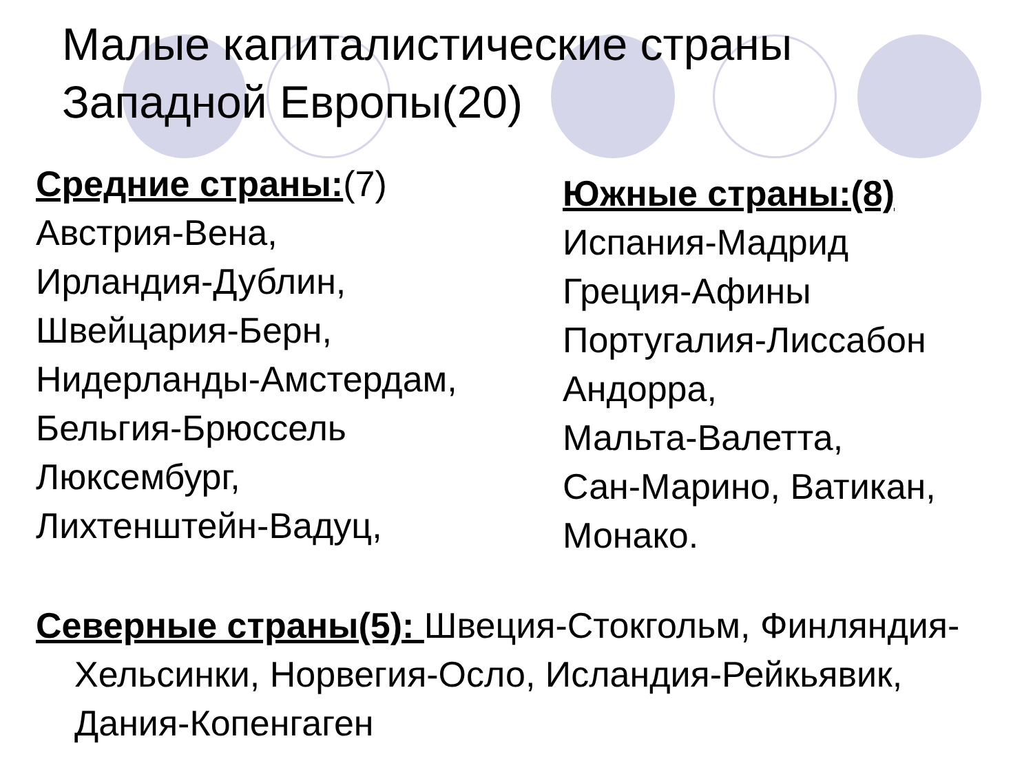Малые капиталистические страны
Западной Европы(20)
Средние страны:(7)
Австрия-Вена,
Ирландия-Дублин,
Швейцария-Берн,
Нидерланды-Амстердам,
Бельгия-Брюссель
Люксембург,
Лихтенштейн-Вадуц,
Южные страны:(8)
Испания-Мадрид
Греция-Афины
Португалия-Лиссабон
Андорра,
Мальта-Валетта,
Сан-Марино, Ватикан,
Монако.
Северные страны(5): Швеция-Стокгольм, Финляндия-Хельсинки, Норвегия-Осло, Исландия-Рейкьявик, Дания-Копенгаген